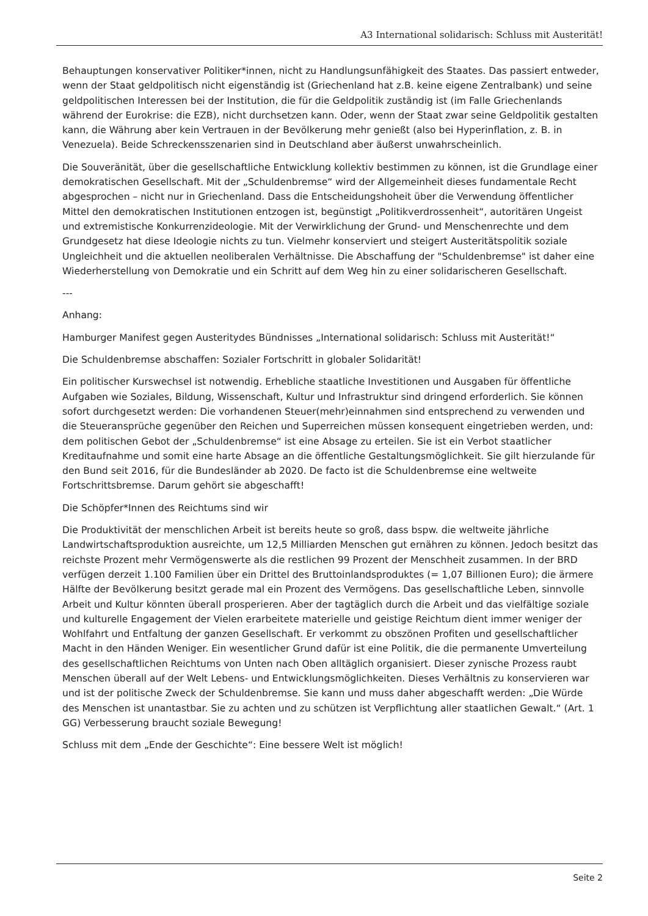A3 International solidarisch: Schluss mit Austerität!
Behauptungen konservativer Politiker*innen, nicht zu Handlungsunfähigkeit des Staates. Das passiert entweder, wenn der Staat geldpolitisch nicht eigenständig ist (Griechenland hat z.B. keine eigene Zentralbank) und seine geldpolitischen Interessen bei der Institution, die für die Geldpolitik zuständig ist (im Falle Griechenlands während der Eurokrise: die EZB), nicht durchsetzen kann. Oder, wenn der Staat zwar seine Geldpolitik gestalten kann, die Währung aber kein Vertrauen in der Bevölkerung mehr genießt (also bei Hyperinflation, z. B. in Venezuela). Beide Schreckensszenarien sind in Deutschland aber äußerst unwahrscheinlich.
Die Souveränität, über die gesellschaftliche Entwicklung kollektiv bestimmen zu können, ist die Grundlage einer demokratischen Gesellschaft. Mit der „Schuldenbremse“ wird der Allgemeinheit dieses fundamentale Recht abgesprochen – nicht nur in Griechenland. Dass die Entscheidungshoheit über die Verwendung öffentlicher Mittel den demokratischen Institutionen entzogen ist, begünstigt „Politikverdrossenheit“, autoritären Ungeist und extremistische Konkurrenzideologie. Mit der Verwirklichung der Grund- und Menschenrechte und dem Grundgesetz hat diese Ideologie nichts zu tun. Vielmehr konserviert und steigert Austeritätspolitik soziale Ungleichheit und die aktuellen neoliberalen Verhältnisse. Die Abschaffung der "Schuldenbremse" ist daher eine Wiederherstellung von Demokratie und ein Schritt auf dem Weg hin zu einer solidarischeren Gesellschaft.
---
Anhang:
Hamburger Manifest gegen Austeritydes Bündnisses „International solidarisch: Schluss mit Austerität!“
Die Schuldenbremse abschaffen: Sozialer Fortschritt in globaler Solidarität!
Ein politischer Kurswechsel ist notwendig. Erhebliche staatliche Investitionen und Ausgaben für öffentliche Aufgaben wie Soziales, Bildung, Wissenschaft, Kultur und Infrastruktur sind dringend erforderlich. Sie können sofort durchgesetzt werden: Die vorhandenen Steuer(mehr)einnahmen sind entsprechend zu verwenden und die Steueransprüche gegenüber den Reichen und Superreichen müssen konsequent eingetrieben werden, und: dem politischen Gebot der „Schuldenbremse“ ist eine Absage zu erteilen. Sie ist ein Verbot staatlicher Kreditaufnahme und somit eine harte Absage an die öffentliche Gestaltungsmöglichkeit. Sie gilt hierzulande für den Bund seit 2016, für die Bundesländer ab 2020. De facto ist die Schuldenbremse eine weltweite Fortschrittsbremse. Darum gehört sie abgeschafft!
Die Schöpfer*Innen des Reichtums sind wir
Die Produktivität der menschlichen Arbeit ist bereits heute so groß, dass bspw. die weltweite jährliche Landwirtschaftsproduktion ausreichte, um 12,5 Milliarden Menschen gut ernähren zu können. Jedoch besitzt das reichste Prozent mehr Vermögenswerte als die restlichen 99 Prozent der Menschheit zusammen. In der BRD verfügen derzeit 1.100 Familien über ein Drittel des Bruttoinlandsproduktes (= 1,07 Billionen Euro); die ärmere Hälfte der Bevölkerung besitzt gerade mal ein Prozent des Vermögens. Das gesellschaftliche Leben, sinnvolle Arbeit und Kultur könnten überall prosperieren. Aber der tagtäglich durch die Arbeit und das vielfältige soziale und kulturelle Engagement der Vielen erarbeitete materielle und geistige Reichtum dient immer weniger der Wohlfahrt und Entfaltung der ganzen Gesellschaft. Er verkommt zu obszönen Profiten und gesellschaftlicher Macht in den Händen Weniger. Ein wesentlicher Grund dafür ist eine Politik, die die permanente Umverteilung des gesellschaftlichen Reichtums von Unten nach Oben alltäglich organisiert. Dieser zynische Prozess raubt Menschen überall auf der Welt Lebens- und Entwicklungsmöglichkeiten. Dieses Verhältnis zu konservieren war und ist der politische Zweck der Schuldenbremse. Sie kann und muss daher abgeschafft werden: „Die Würde des Menschen ist unantastbar. Sie zu achten und zu schützen ist Verpflichtung aller staatlichen Gewalt.“ (Art. 1 GG) Verbesserung braucht soziale Bewegung!
Schluss mit dem „Ende der Geschichte“: Eine bessere Welt ist möglich!
Seite 2